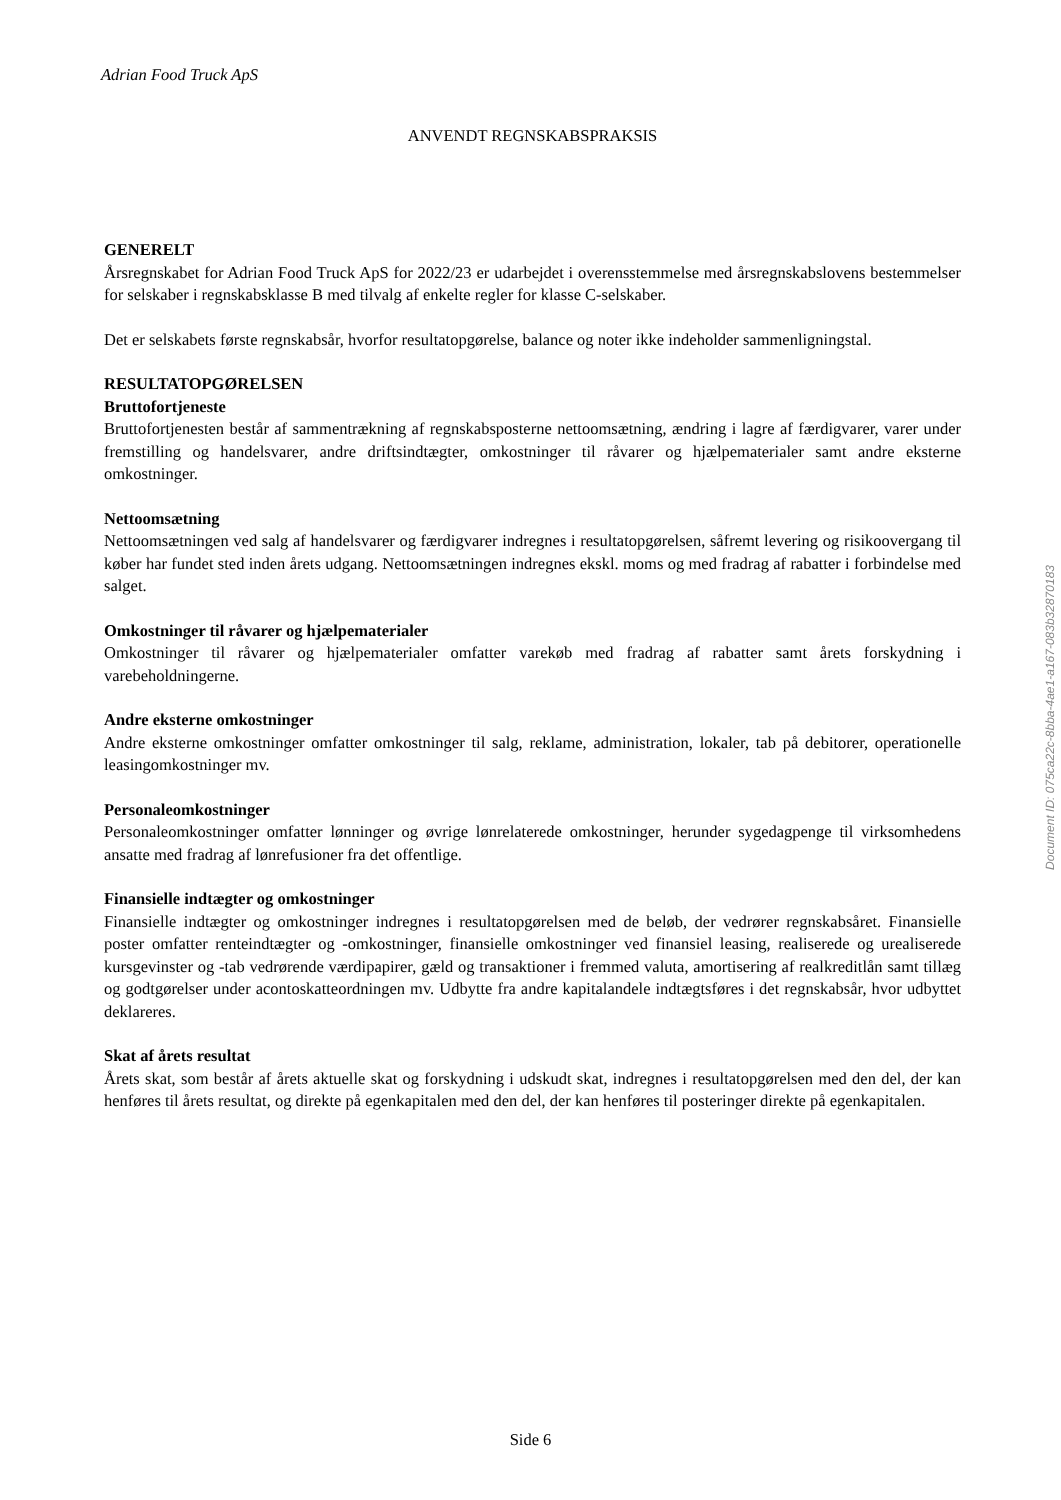Adrian Food Truck ApS
ANVENDT REGNSKABSPRAKSIS
GENERELT
Årsregnskabet for Adrian Food Truck ApS for 2022/23 er udarbejdet i overensstemmelse med årsregnskabslovens bestemmelser for selskaber i regnskabsklasse B med tilvalg af enkelte regler for klasse C-selskaber.
Det er selskabets første regnskabsår, hvorfor resultatopgørelse, balance og noter ikke indeholder sammenligningstal.
RESULTATOPGØRELSEN
Bruttofortjeneste
Bruttofortjenesten består af sammentrækning af regnskabsposterne nettoomsætning, ændring i lagre af færdigvarer, varer under fremstilling og handelsvarer, andre driftsindtægter, omkostninger til råvarer og hjælpematerialer samt andre eksterne omkostninger.
Nettoomsætning
Nettoomsætningen ved salg af handelsvarer og færdigvarer indregnes i resultatopgørelsen, såfremt levering og risikoovergang til køber har fundet sted inden årets udgang. Nettoomsætningen indregnes ekskl. moms og med fradrag af rabatter i forbindelse med salget.
Omkostninger til råvarer og hjælpematerialer
Omkostninger til råvarer og hjælpematerialer omfatter varekøb med fradrag af rabatter samt årets forskydning i varebeholdningerne.
Andre eksterne omkostninger
Andre eksterne omkostninger omfatter omkostninger til salg, reklame, administration, lokaler, tab på debitorer, operationelle leasingomkostninger mv.
Personaleomkostninger
Personaleomkostninger omfatter lønninger og øvrige lønrelaterede omkostninger, herunder sygedagpenge til virksomhedens ansatte med fradrag af lønrefusioner fra det offentlige.
Finansielle indtægter og omkostninger
Finansielle indtægter og omkostninger indregnes i resultatopgørelsen med de beløb, der vedrører regnskabsåret. Finansielle poster omfatter renteindtægter og -omkostninger, finansielle omkostninger ved finansiel leasing, realiserede og urealiserede kursgevinster og -tab vedrørende værdipapirer, gæld og transaktioner i fremmed valuta, amortisering af realkreditlån samt tillæg og godtgørelser under acontoskatteordningen mv. Udbytte fra andre kapitalandele indtægtsføres i det regnskabsår, hvor udbyttet deklareres.
Skat af årets resultat
Årets skat, som består af årets aktuelle skat og forskydning i udskudt skat, indregnes i resultatopgørelsen med den del, der kan henføres til årets resultat, og direkte på egenkapitalen med den del, der kan henføres til posteringer direkte på egenkapitalen.
Document ID: 075ca22c-8bba-4ae1-a167-083b32870183
Side 6